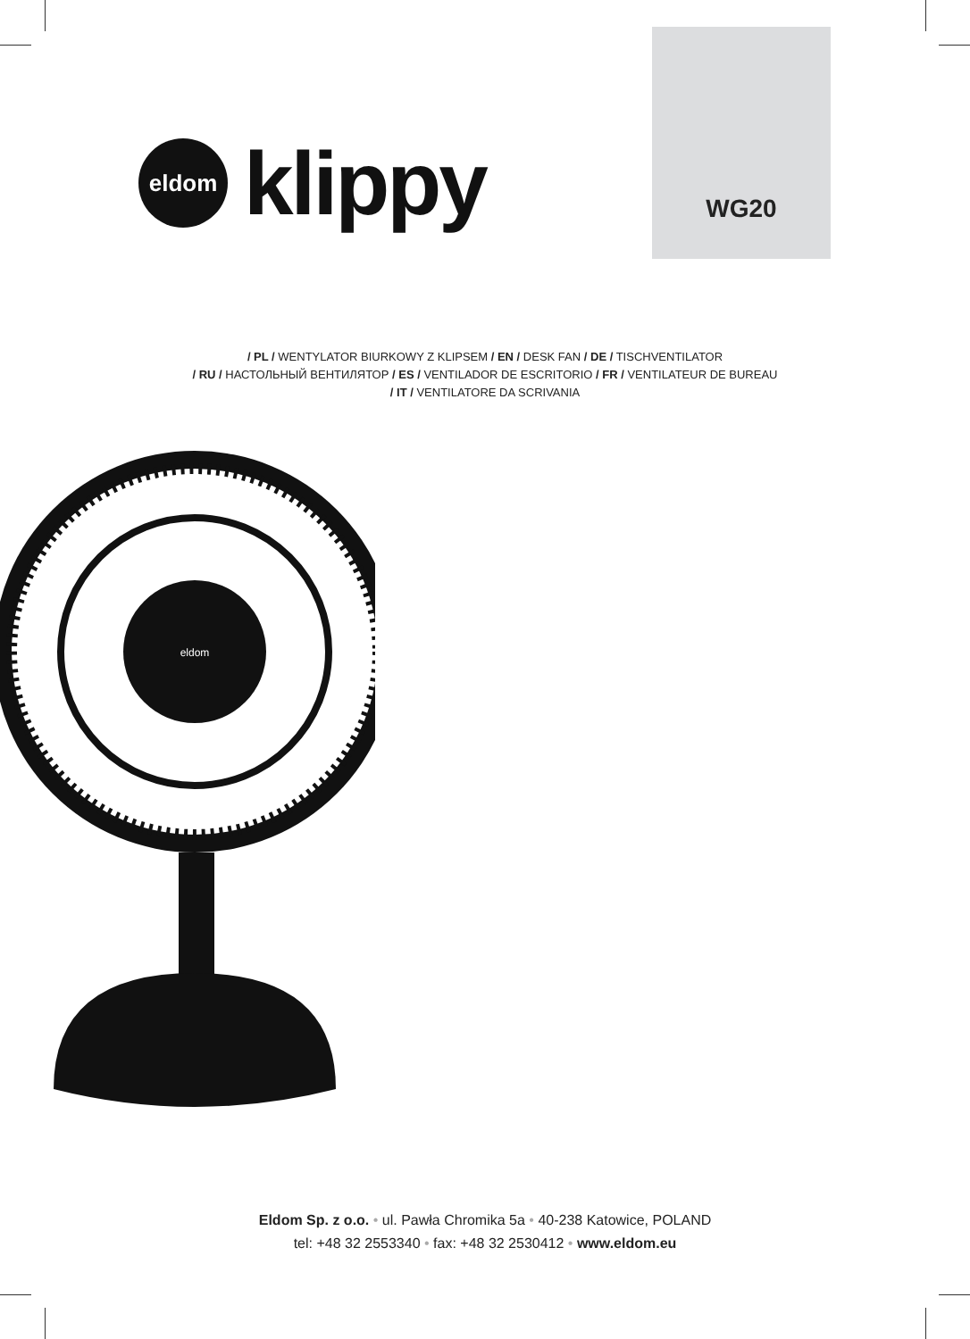eldom
klippy
WG20
/ PL / WENTYLATOR BIURKOWY Z KLIPSEM / EN / DESK FAN / DE / TISCHVENTILATOR
/ RU / НАСТОЛЬНЫЙ ВЕНТИЛЯТОР / ES / VENTILADOR DE ESCRITORIO / FR / VENTILATEUR DE BUREAU
/ IT / VENTILATORE DA SCRIVANIA
eldom
Eldom Sp. z o.o. • ul. Pawła Chromika 5a • 40-238 Katowice, POLAND
tel: +48 32 2553340 • fax: +48 32 2530412 • www.eldom.eu